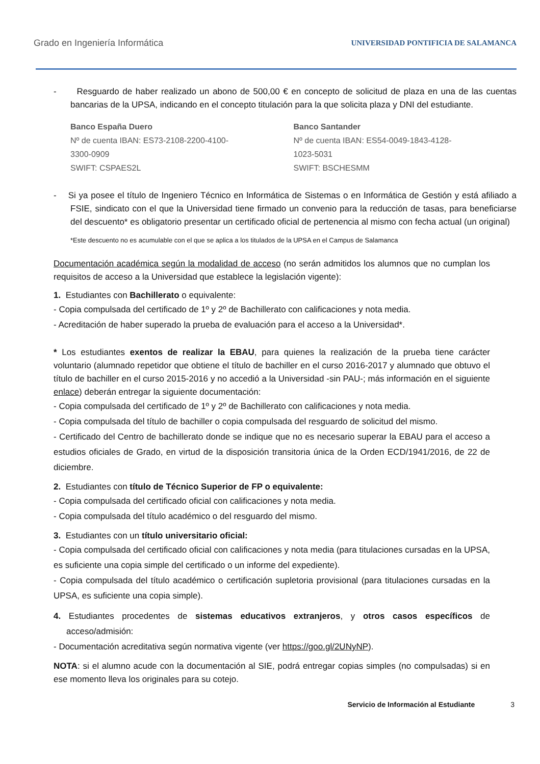Grado en Ingeniería Informática UNIVERSIDAD PONTIFICIA DE SALAMANCA
- Resguardo de haber realizado un abono de 500,00 € en concepto de solicitud de plaza en una de las cuentas bancarias de la UPSA, indicando en el concepto titulación para la que solicita plaza y DNI del estudiante.
Banco España Duero
Nº de cuenta IBAN: ES73-2108-2200-4100-
3300-0909
SWIFT: CSPAES2L
Banco Santander
Nº de cuenta IBAN: ES54-0049-1843-4128-
1023-5031
SWIFT: BSCHESMM
- Si ya posee el título de Ingeniero Técnico en Informática de Sistemas o en Informática de Gestión y está afiliado a FSIE, sindicato con el que la Universidad tiene firmado un convenio para la reducción de tasas, para beneficiarse del descuento* es obligatorio presentar un certificado oficial de pertenencia al mismo con fecha actual (un original)
*Este descuento no es acumulable con el que se aplica a los titulados de la UPSA en el Campus de Salamanca
Documentación académica según la modalidad de acceso (no serán admitidos los alumnos que no cumplan los requisitos de acceso a la Universidad que establece la legislación vigente):
1. Estudiantes con Bachillerato o equivalente:
- Copia compulsada del certificado de 1º y 2º de Bachillerato con calificaciones y nota media.
- Acreditación de haber superado la prueba de evaluación para el acceso a la Universidad*.
* Los estudiantes exentos de realizar la EBAU, para quienes la realización de la prueba tiene carácter voluntario (alumnado repetidor que obtiene el título de bachiller en el curso 2016-2017 y alumnado que obtuvo el título de bachiller en el curso 2015-2016 y no accedió a la Universidad -sin PAU-; más información en el siguiente enlace) deberán entregar la siguiente documentación:
- Copia compulsada del certificado de 1º y 2º de Bachillerato con calificaciones y nota media.
- Copia compulsada del título de bachiller o copia compulsada del resguardo de solicitud del mismo.
- Certificado del Centro de bachillerato donde se indique que no es necesario superar la EBAU para el acceso a estudios oficiales de Grado, en virtud de la disposición transitoria única de la Orden ECD/1941/2016, de 22 de diciembre.
2. Estudiantes con título de Técnico Superior de FP o equivalente:
- Copia compulsada del certificado oficial con calificaciones y nota media.
- Copia compulsada del título académico o del resguardo del mismo.
3. Estudiantes con un título universitario oficial:
- Copia compulsada del certificado oficial con calificaciones y nota media (para titulaciones cursadas en la UPSA, es suficiente una copia simple del certificado o un informe del expediente).
- Copia compulsada del título académico o certificación supletoria provisional (para titulaciones cursadas en la UPSA, es suficiente una copia simple).
4. Estudiantes procedentes de sistemas educativos extranjeros, y otros casos específicos de acceso/admisión:
- Documentación acreditativa según normativa vigente (ver https://goo.gl/2UNyNP).
NOTA: si el alumno acude con la documentación al SIE, podrá entregar copias simples (no compulsadas) si en ese momento lleva los originales para su cotejo.
Servicio de Información al Estudiante 3